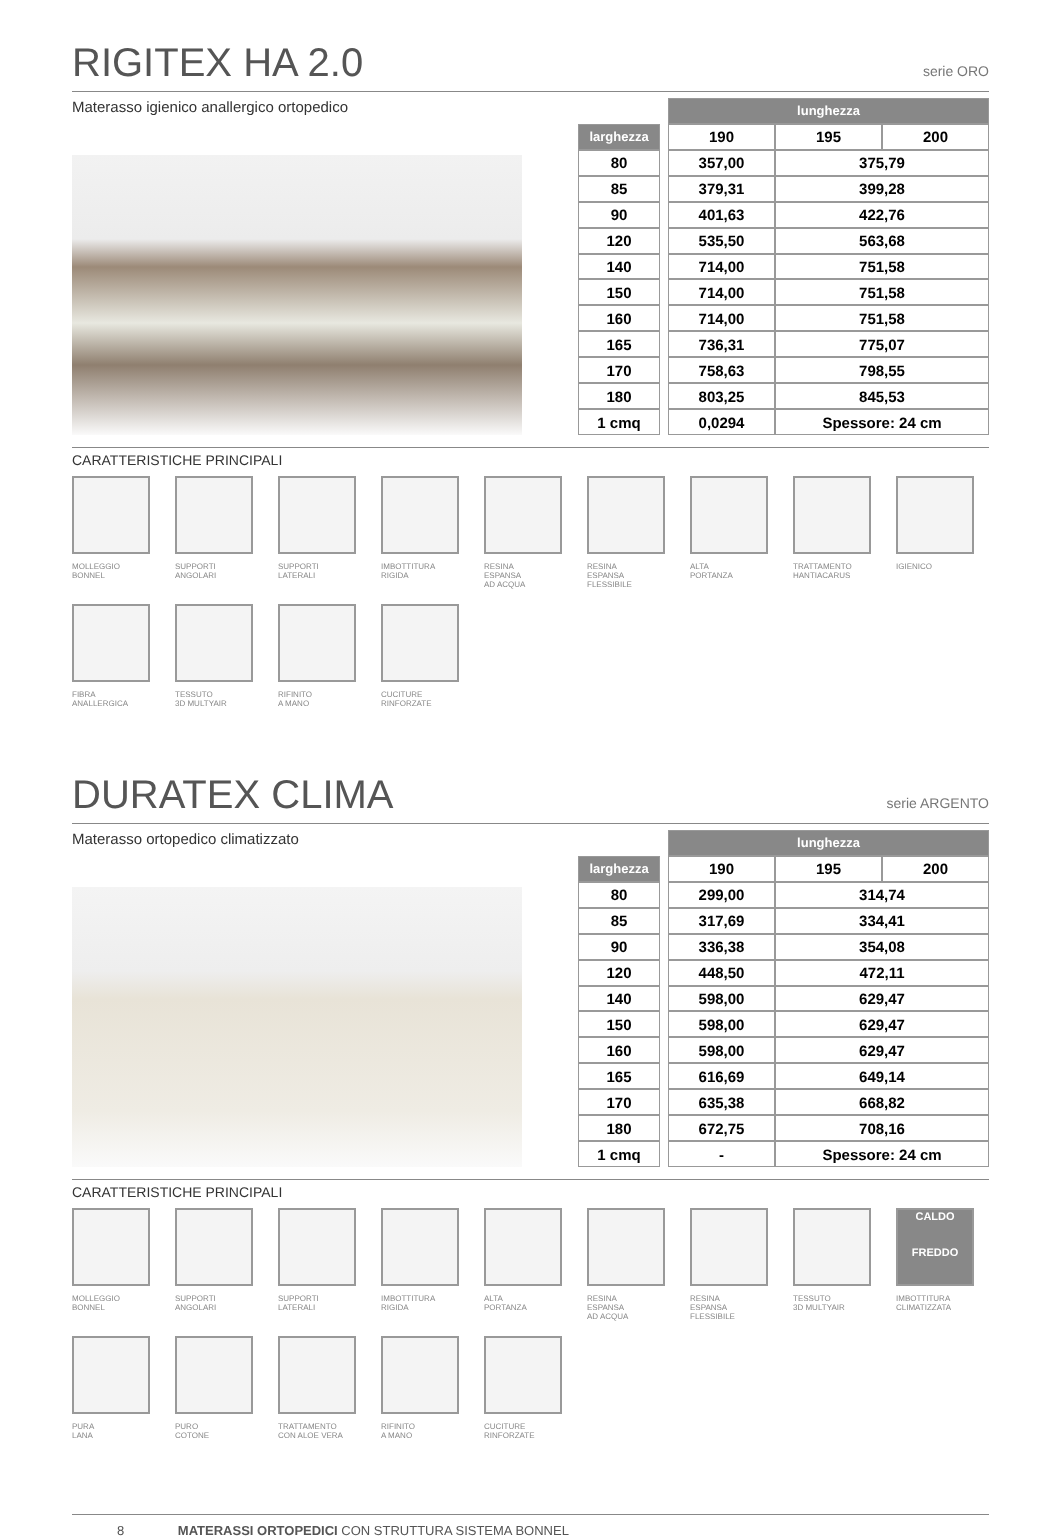RIGITEX HA 2.0 serie ORO
Materasso igienico anallergico ortopedico
| | | lunghezza | | |
| larghezza | | 190 | 195 | 200 |
| 80 | | 357,00 | 375,79 | |
| 85 | | 379,31 | 399,28 | |
| 90 | | 401,63 | 422,76 | |
| 120 | | 535,50 | 563,68 | |
| 140 | | 714,00 | 751,58 | |
| 150 | | 714,00 | 751,58 | |
| 160 | | 714,00 | 751,58 | |
| 165 | | 736,31 | 775,07 | |
| 170 | | 758,63 | 798,55 | |
| 180 | | 803,25 | 845,53 | |
| 1 cmq | | 0,0294 | Spessore: 24 cm | |
CARATTERISTICHE PRINCIPALI
MOLLEGGIO
BONNEL
SUPPORTI
ANGOLARI
SUPPORTI
LATERALI
IMBOTTITURA
RIGIDA
RESINA
ESPANSA
AD ACQUA
RESINA
ESPANSA
FLESSIBILE
ALTA
PORTANZA
TRATTAMENTO
HANTIACARUS
IGIENICO
FIBRA
ANALLERGICA
TESSUTO
3D MULTYAIR
RIFINITO
A MANO
CUCITURE
RINFORZATE
DURATEX CLIMA serie ARGENTO
Materasso ortopedico climatizzato
| | | lunghezza | | |
| larghezza | | 190 | 195 | 200 |
| 80 | | 299,00 | 314,74 | |
| 85 | | 317,69 | 334,41 | |
| 90 | | 336,38 | 354,08 | |
| 120 | | 448,50 | 472,11 | |
| 140 | | 598,00 | 629,47 | |
| 150 | | 598,00 | 629,47 | |
| 160 | | 598,00 | 629,47 | |
| 165 | | 616,69 | 649,14 | |
| 170 | | 635,38 | 668,82 | |
| 180 | | 672,75 | 708,16 | |
| 1 cmq | | - | Spessore: 24 cm | |
CARATTERISTICHE PRINCIPALI
MOLLEGGIO
BONNEL
SUPPORTI
ANGOLARI
SUPPORTI
LATERALI
IMBOTTITURA
RIGIDA
ALTA
PORTANZA
RESINA
ESPANSA
AD ACQUA
RESINA
ESPANSA
FLESSIBILE
TESSUTO
3D MULTYAIR
CALDO
FREDDO
IMBOTTITURA
CLIMATIZZATA
PURA
LANA
PURO
COTONE
TRATTAMENTO
CON ALOE VERA
RIFINITO
A MANO
CUCITURE
RINFORZATE
8 MATERASSI ORTOPEDICI CON STRUTTURA SISTEMA BONNEL